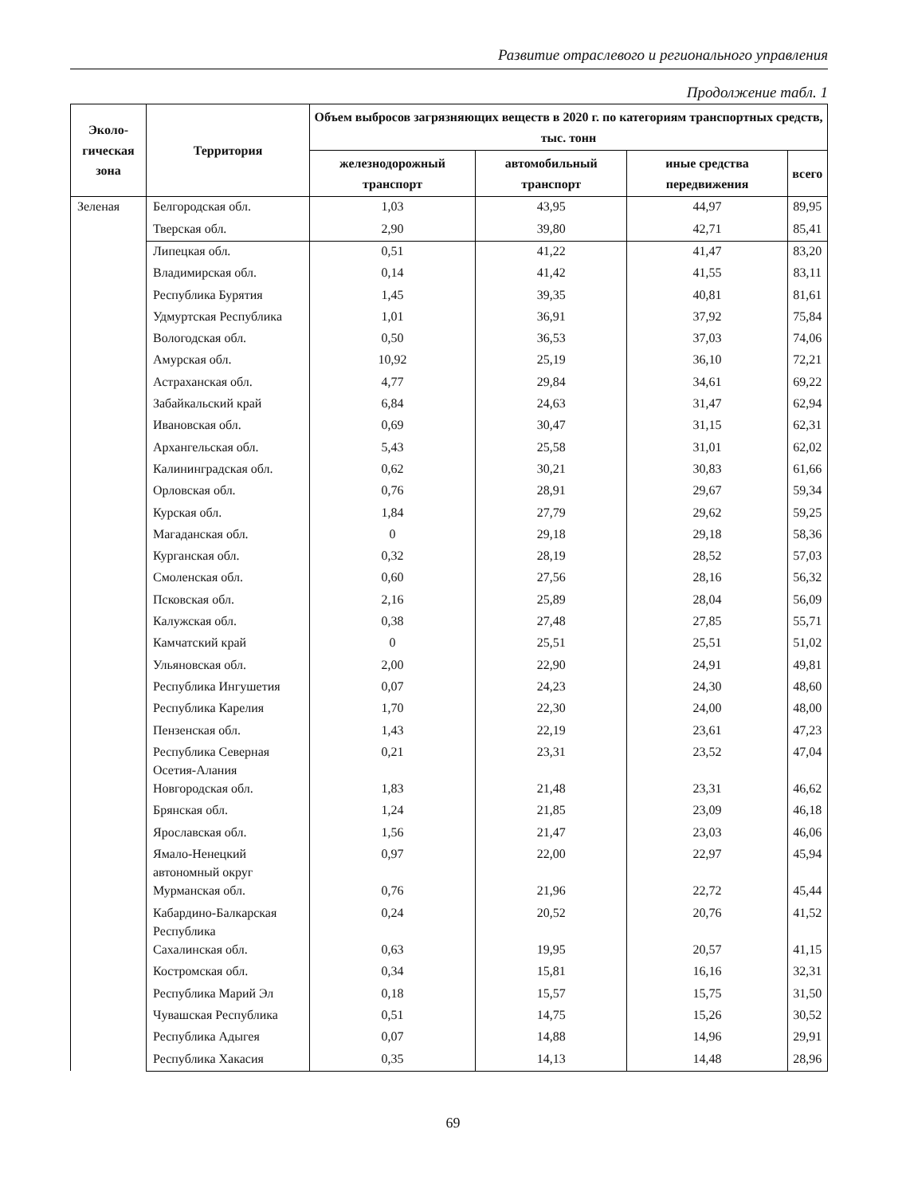Развитие отраслевого и регионального управления
Продолжение табл. 1
| Эколо- гическая зона | Территория | Объем выбросов загрязняющих веществ в 2020 г. по категориям транспортных средств, тыс. тонн | | | |
| --- | --- | --- | --- | --- | --- |
| | | железнодорожный транспорт | автомобильный транспорт | иные средства передвижения | всего |
| Зеленая | Белгородская обл. | 1,03 | 43,95 | 44,97 | 89,95 |
| | Тверская обл. | 2,90 | 39,80 | 42,71 | 85,41 |
| | Липецкая обл. | 0,51 | 41,22 | 41,47 | 83,20 |
| | Владимирская обл. | 0,14 | 41,42 | 41,55 | 83,11 |
| | Республика Бурятия | 1,45 | 39,35 | 40,81 | 81,61 |
| | Удмуртская Республика | 1,01 | 36,91 | 37,92 | 75,84 |
| | Вологодская обл. | 0,50 | 36,53 | 37,03 | 74,06 |
| | Амурская обл. | 10,92 | 25,19 | 36,10 | 72,21 |
| | Астраханская обл. | 4,77 | 29,84 | 34,61 | 69,22 |
| | Забайкальский край | 6,84 | 24,63 | 31,47 | 62,94 |
| | Ивановская обл. | 0,69 | 30,47 | 31,15 | 62,31 |
| | Архангельская обл. | 5,43 | 25,58 | 31,01 | 62,02 |
| | Калининградская обл. | 0,62 | 30,21 | 30,83 | 61,66 |
| | Орловская обл. | 0,76 | 28,91 | 29,67 | 59,34 |
| | Курская обл. | 1,84 | 27,79 | 29,62 | 59,25 |
| | Магаданская обл. | 0 | 29,18 | 29,18 | 58,36 |
| | Курганская обл. | 0,32 | 28,19 | 28,52 | 57,03 |
| | Смоленская обл. | 0,60 | 27,56 | 28,16 | 56,32 |
| | Псковская обл. | 2,16 | 25,89 | 28,04 | 56,09 |
| | Калужская обл. | 0,38 | 27,48 | 27,85 | 55,71 |
| | Камчатский край | 0 | 25,51 | 25,51 | 51,02 |
| | Ульяновская обл. | 2,00 | 22,90 | 24,91 | 49,81 |
| | Республика Ингушетия | 0,07 | 24,23 | 24,30 | 48,60 |
| | Республика Карелия | 1,70 | 22,30 | 24,00 | 48,00 |
| | Пензенская обл. | 1,43 | 22,19 | 23,61 | 47,23 |
| | Республика Северная Осетия-Алания | 0,21 | 23,31 | 23,52 | 47,04 |
| | Новгородская обл. | 1,83 | 21,48 | 23,31 | 46,62 |
| | Брянская обл. | 1,24 | 21,85 | 23,09 | 46,18 |
| | Ярославская обл. | 1,56 | 21,47 | 23,03 | 46,06 |
| | Ямало-Ненецкий автономный округ | 0,97 | 22,00 | 22,97 | 45,94 |
| | Мурманская обл. | 0,76 | 21,96 | 22,72 | 45,44 |
| | Кабардино-Балкарская Республика | 0,24 | 20,52 | 20,76 | 41,52 |
| | Сахалинская обл. | 0,63 | 19,95 | 20,57 | 41,15 |
| | Костромская обл. | 0,34 | 15,81 | 16,16 | 32,31 |
| | Республика Марий Эл | 0,18 | 15,57 | 15,75 | 31,50 |
| | Чувашская Республика | 0,51 | 14,75 | 15,26 | 30,52 |
| | Республика Адыгея | 0,07 | 14,88 | 14,96 | 29,91 |
| | Республика Хакасия | 0,35 | 14,13 | 14,48 | 28,96 |
69